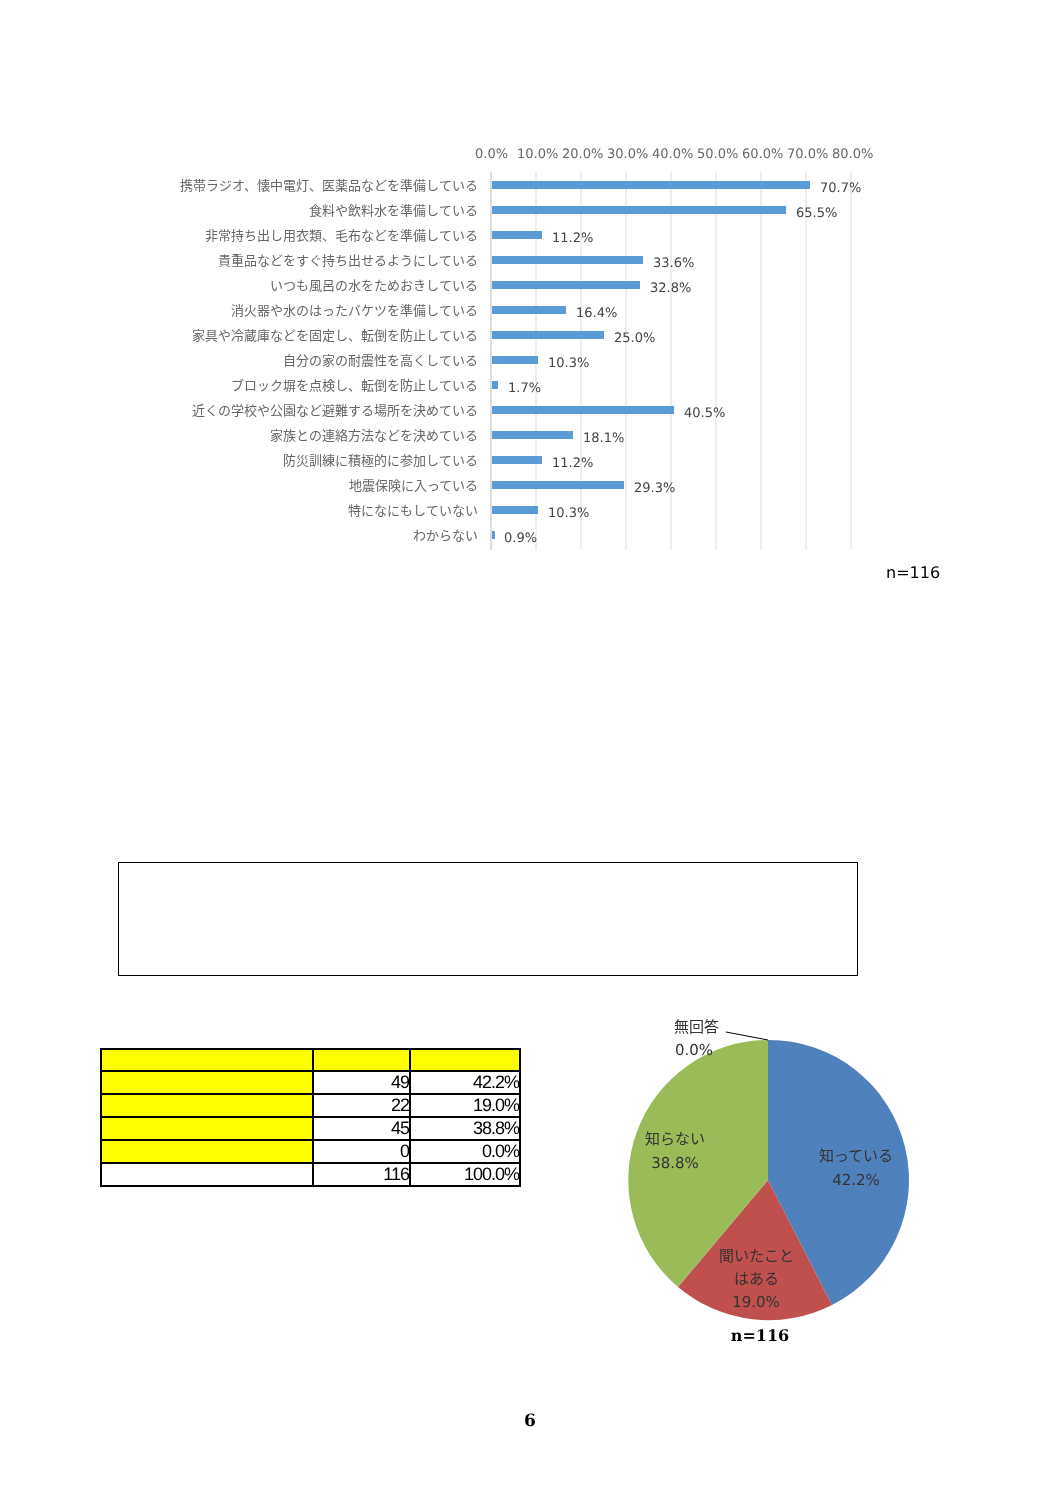0.0%
10.0%
20.0%
30.0%
40.0%
50.0%
60.0%
70.0%
80.0%
携帯ラジオ、懐中電灯、医薬品などを準備している
食料や飲料水を準備している
非常持ち出し用衣類、毛布などを準備している
貴重品などをすぐ持ち出せるようにしている
いつも風呂の水をためおきしている
消火器や水のはったバケツを準備している
家具や冷蔵庫などを固定し、転倒を防止している
自分の家の耐震性を高くしている
ブロック塀を点検し、転倒を防止している
近くの学校や公園など避難する場所を決めている
家族との連絡方法などを決めている
防災訓練に積極的に参加している
地震保険に入っている
特になにもしていない
わからない
70.7%
65.5%
11.2%
33.6%
32.8%
16.4%
25.0%
10.3%
1.7%
40.5%
18.1%
11.2%
29.3%
10.3%
0.9%
n=116
| | 49 | 42.2% |
| | 22 | 19.0% |
| | 45 | 38.8% |
| | 0 | 0.0% |
| | 116 | 100.0% |
無回答
0.0%
知らない
38.8%
知っている
42.2%
聞いたこと
はある
19.0%
n=116
6